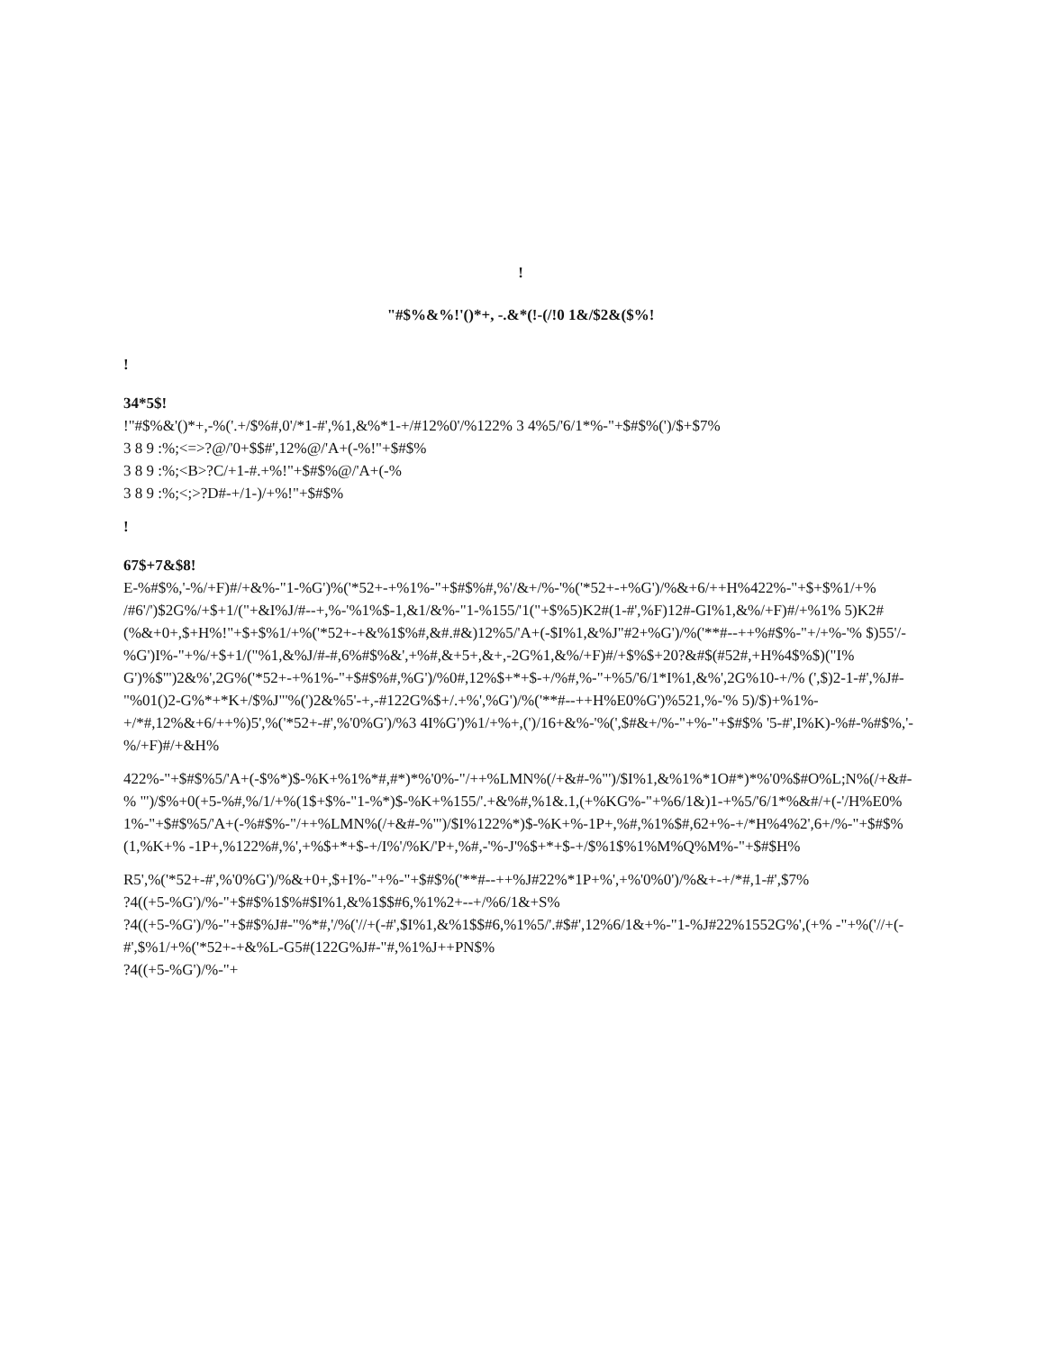!
"#$%&%!'()*+, -.&*(!-(/!0 1&/$2&($%!
!
34*5$!
!"#$%&'()*+,-%('.+/$%#,0'/*1-#',%1,&%*1-+/#12%0'/%122% 3 4%5/'6/1*%-"+$#$%(')/$+$7%
3 8 9 :%;<=>?@/'0+$$#',12%@/'A+(-%!"+$#$%
3 8 9 :%;<B>?C/+1-#.+%!"+$#$%@/'A+(-%
3 8 9 :%;<;>?D#-+/1-)/+%!"+$#$%
!
67$+7&$8!
E-%#$%,'-%/+F)#/+&%-"1-%G')%('*52+-+%1%-"+$#$%#,%'/&+/%-'%('*52+-+%G')/%&+6/++H%422%-"+$+$%1/+% /#6'/')$2G%/+$+1/("+&I%J/#--+,%-'%1%$-1,&1/&%-"1-%155/'1("+$%5)K2#(1-#',%F)12#-GI%1,&%/+F)#/+%1% 5)K2#(%&+0+,$+H%!"+$+$%1/+%('*52+-+&%1$%#,&#.#&)12%5/'A+(-$I%1,&%J"#2+%G')/%('**#--++%#$%-"+/+%-'% $)55'/-%G')I%-"+%/+$+1/("%1,&%J/#-#,6%#$%&',+%#,&+5+,&+,-2G%1,&%/+F)#/+$%$+20?&#$(#52#,+H%4$%$)("I% G')%$"')2&%',2G%('*52+-+%1%-"+$#$%#,%G')/%0#,12%$+*+$-+/%#,%-"+%5/'6/1*I%1,&%',2G%10-+/% (',$)2-1-#',%J#-"%01()2-G%*+*K+/$%J"'%(')2&%5'-+,-#122G%$+/.+%',%G')/%('**#--++H%E0%G')%521,%-'% 5)/$)+%1%-+/*#,12%&+6/++%)5',%('*52+-#',%'0%G')/%3 4I%G')%1/+%+,(')/16+&%-'%(',$#&+/%-"+%-"+$#$% '5-#',I%K)-%#-%#$%,'-%/+F)#/+&H%
422%-"+$#$%5/'A+(-$%*)$-%K+%1%*#,#*)*%'0%-"/++%LMN%(/+&#-%"')/$I%1,&%1%*1O#*)*%'0%$#O%L;N%(/+&#-% "')/$%+0(+5-%#,%/1/+%(1$+$%-"1-%*)$-%K+%155/'.+&%#,%1&.1,(+%KG%-"+%6/1&)1-+%5/'6/1*%&#/+(-'/H%E0% 1%-"+$#$%5/'A+(-%#$%-"/++%LMN%(/+&#-%"')/$I%122%*)$-%K+%-1P+,%#,%1%$#,62+%-+/*H%4%2',6+/%-"+$#$%(1,%K+% -1P+,%122%#,%',+%$+*+$-+/I%'/%K/'P+,%#,-'%-J'%$+*+$-+/$%1$%1%M%Q%M%-"+$#$H%
R5',%('*52+-#',%'0%G')/%&+0+,$+I%-"+%-"+$#$%('**#--++%J#22%*1P+%',+%'0%0')/%&+-+/*#,1-#',$7%
?4((+5-%G')/%-"+$#$%1$%#$I%1,&%1$$#6,%1%2+--+/%6/1&+S%
?4((+5-%G')/%-"+$#$%J#-"%*#,'/%('//+(-#',$I%1,&%1$$#6,%1%5/'.#$#',12%6/1&+%-"1-%J#22%1552G%',(+% -"+%('//+(-#',$%1/+%('*52+-+&%L-G5#(122G%J#-"#,%1%J++PN$%
?4((+5-%G')/%-"+